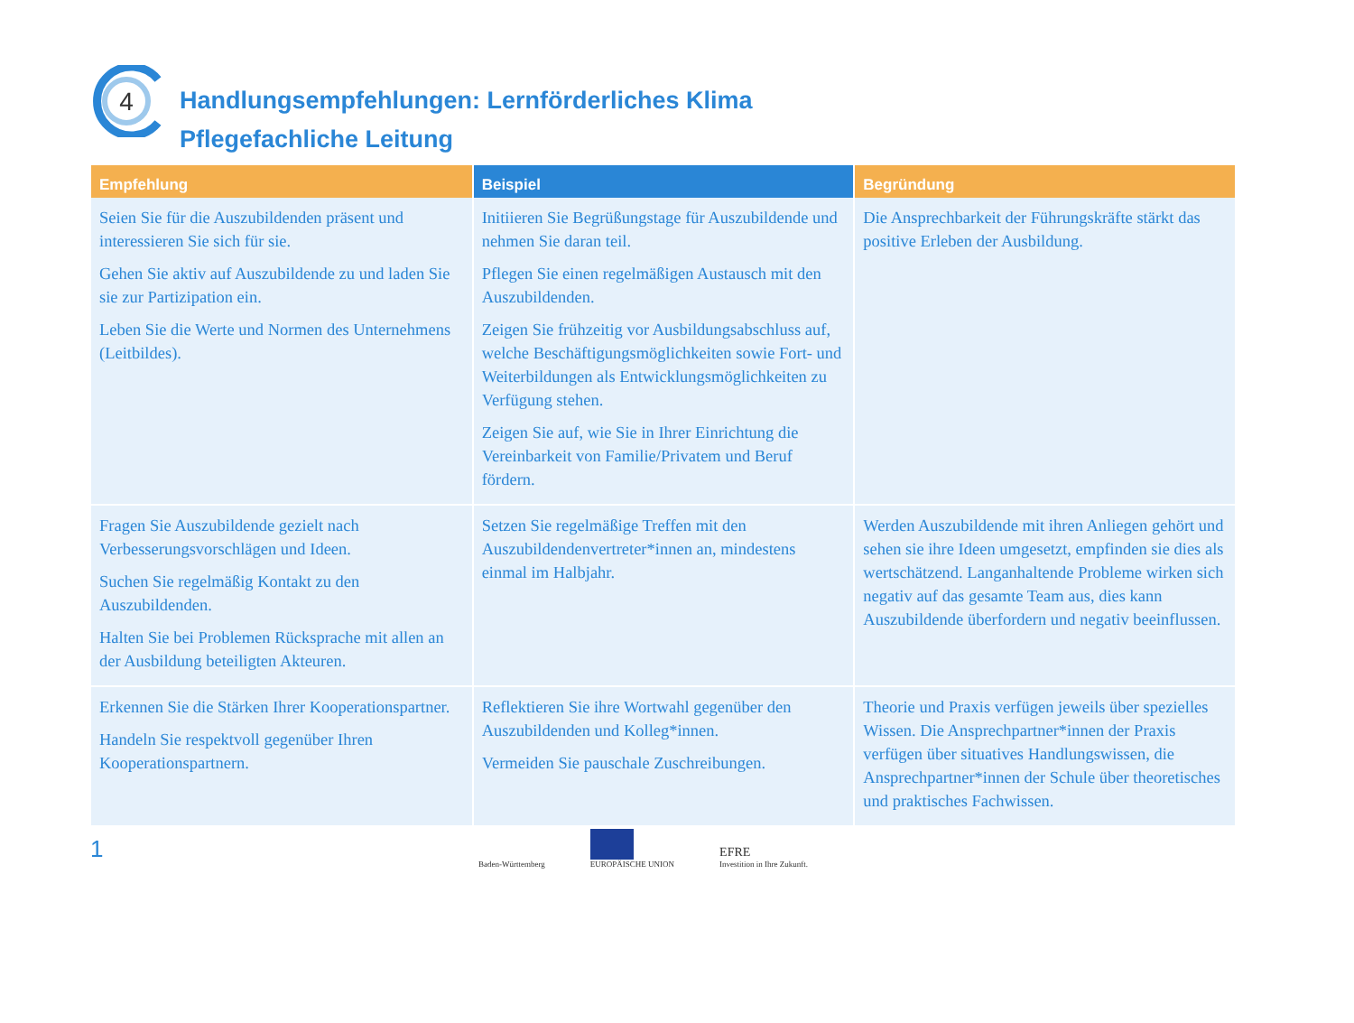4
Handlungsempfehlungen: Lernförderliches Klima
Pflegefachliche Leitung
| Empfehlung | Beispiel | Begründung |
| --- | --- | --- |
| Seien Sie für die Auszubildenden präsent und interessieren Sie sich für sie. Gehen Sie aktiv auf Auszubildende zu und laden Sie sie zur Partizipation ein. Leben Sie die Werte und Normen des Unternehmens (Leitbildes). | Initiieren Sie Begrüßungstage für Auszubildende und nehmen Sie daran teil. Pflegen Sie einen regelmäßigen Austausch mit den Auszubildenden. Zeigen Sie frühzeitig vor Ausbildungsabschluss auf, welche Beschäftigungsmöglichkeiten sowie Fort- und Weiterbildungen als Entwicklungsmöglichkeiten zu Verfügung stehen. Zeigen Sie auf, wie Sie in Ihrer Einrichtung die Vereinbarkeit von Familie/Privatem und Beruf fördern. | Die Ansprechbarkeit der Führungskräfte stärkt das positive Erleben der Ausbildung. |
| Fragen Sie Auszubildende gezielt nach Verbesserungsvorschlägen und Ideen. Suchen Sie regelmäßig Kontakt zu den Auszubildenden. Halten Sie bei Problemen Rücksprache mit allen an der Ausbildung beteiligten Akteuren. | Setzen Sie regelmäßige Treffen mit den Auszubildendenvertreter*innen an, mindestens einmal im Halbjahr. | Werden Auszubildende mit ihren Anliegen gehört und sehen sie ihre Ideen umgesetzt, empfinden sie dies als wertschätzend. Langanhaltende Probleme wirken sich negativ auf das gesamte Team aus, dies kann Auszubildende überfordern und negativ beeinflussen. |
| Erkennen Sie die Stärken Ihrer Kooperationspartner. Handeln Sie respektvoll gegenüber Ihren Kooperationspartnern. | Reflektieren Sie ihre Wortwahl gegenüber den Auszubildenden und Kolleg*innen. Vermeiden Sie pauschale Zuschreibungen. | Theorie und Praxis verfügen jeweils über spezielles Wissen. Die Ansprechpartner*innen der Praxis verfügen über situatives Handlungswissen, die Ansprechpartner*innen der Schule über theoretisches und praktisches Fachwissen. |
1
Baden-Württemberg
EUROPÄISCHE UNION
EFRE
Investition in Ihre Zukunft.